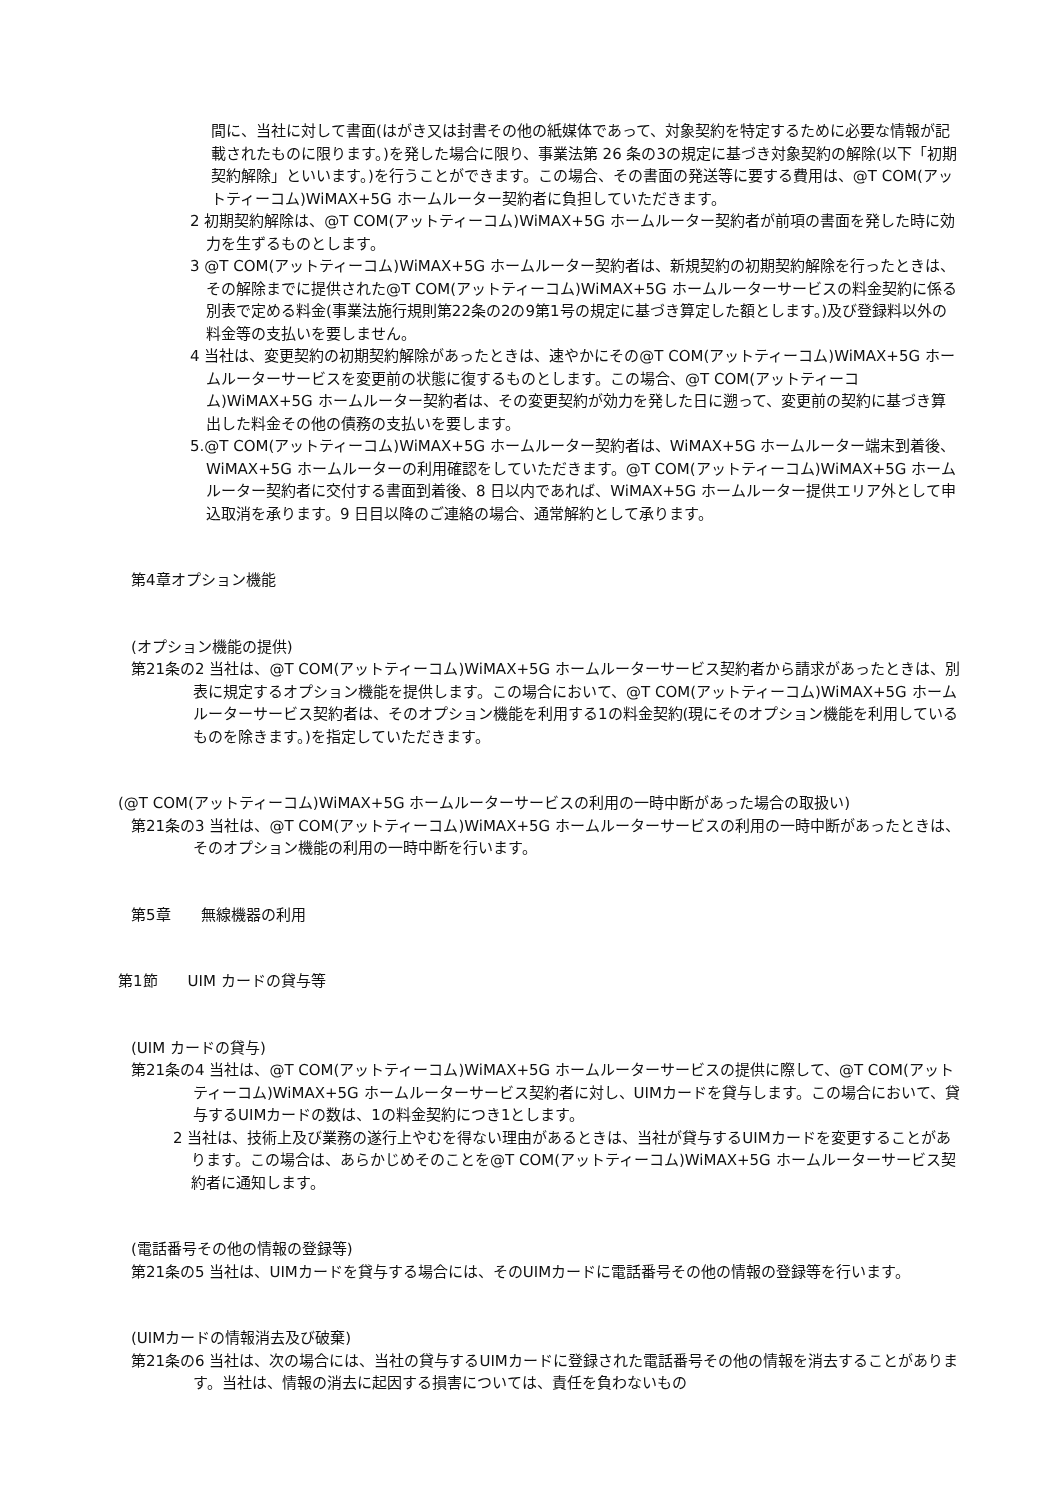間に、当社に対して書面(はがき又は封書その他の紙媒体であって、対象契約を特定するために必要な情報が記載されたものに限ります。)を発した場合に限り、事業法第 26 条の3の規定に基づき対象契約の解除(以下「初期契約解除」といいます。)を行うことができます。この場合、その書面の発送等に要する費用は、@T COM(アットティーコム)WiMAX+5G ホームルーター契約者に負担していただきます。
2 初期契約解除は、@T COM(アットティーコム)WiMAX+5G ホームルーター契約者が前項の書面を発した時に効力を生ずるものとします。
3 @T COM(アットティーコム)WiMAX+5G ホームルーター契約者は、新規契約の初期契約解除を行ったときは、その解除までに提供された@T COM(アットティーコム)WiMAX+5G ホームルーターサービスの料金契約に係る別表で定める料金(事業法施行規則第22条の2の9第1号の規定に基づき算定した額とします。)及び登録料以外の料金等の支払いを要しません。
4 当社は、変更契約の初期契約解除があったときは、速やかにその@T COM(アットティーコム)WiMAX+5G ホームルーターサービスを変更前の状態に復するものとします。この場合、@T COM(アットティーコム)WiMAX+5G ホームルーター契約者は、その変更契約が効力を発した日に遡って、変更前の契約に基づき算出した料金その他の債務の支払いを要します。
5.@T COM(アットティーコム)WiMAX+5G ホームルーター契約者は、WiMAX+5G ホームルーター端末到着後、WiMAX+5G ホームルーターの利用確認をしていただきます。@T COM(アットティーコム)WiMAX+5G ホームルーター契約者に交付する書面到着後、8 日以内であれば、WiMAX+5G ホームルーター提供エリア外として申込取消を承ります。9 日目以降のご連絡の場合、通常解約として承ります。
第4章オプション機能
(オプション機能の提供)
第21条の2 当社は、@T COM(アットティーコム)WiMAX+5G ホームルーターサービス契約者から請求があったときは、別表に規定するオプション機能を提供します。この場合において、@T COM(アットティーコム)WiMAX+5G ホームルーターサービス契約者は、そのオプション機能を利用する1の料金契約(現にそのオプション機能を利用しているものを除きます。)を指定していただきます。
(@T COM(アットティーコム)WiMAX+5G ホームルーターサービスの利用の一時中断があった場合の取扱い)
第21条の3 当社は、@T COM(アットティーコム)WiMAX+5G ホームルーターサービスの利用の一時中断があったときは、そのオプション機能の利用の一時中断を行います。
第5章　　無線機器の利用
第1節　　UIM カードの貸与等
(UIM カードの貸与)
第21条の4 当社は、@T COM(アットティーコム)WiMAX+5G ホームルーターサービスの提供に際して、@T COM(アットティーコム)WiMAX+5G ホームルーターサービス契約者に対し、UIMカードを貸与します。この場合において、貸与するUIMカードの数は、1の料金契約につき1とします。
2 当社は、技術上及び業務の遂行上やむを得ない理由があるときは、当社が貸与するUIMカードを変更することがあります。この場合は、あらかじめそのことを@T COM(アットティーコム)WiMAX+5G ホームルーターサービス契約者に通知します。
(電話番号その他の情報の登録等)
第21条の5 当社は、UIMカードを貸与する場合には、そのUIMカードに電話番号その他の情報の登録等を行います。
(UIMカードの情報消去及び破棄)
第21条の6 当社は、次の場合には、当社の貸与するUIMカードに登録された電話番号その他の情報を消去することがあります。当社は、情報の消去に起因する損害については、責任を負わないもの